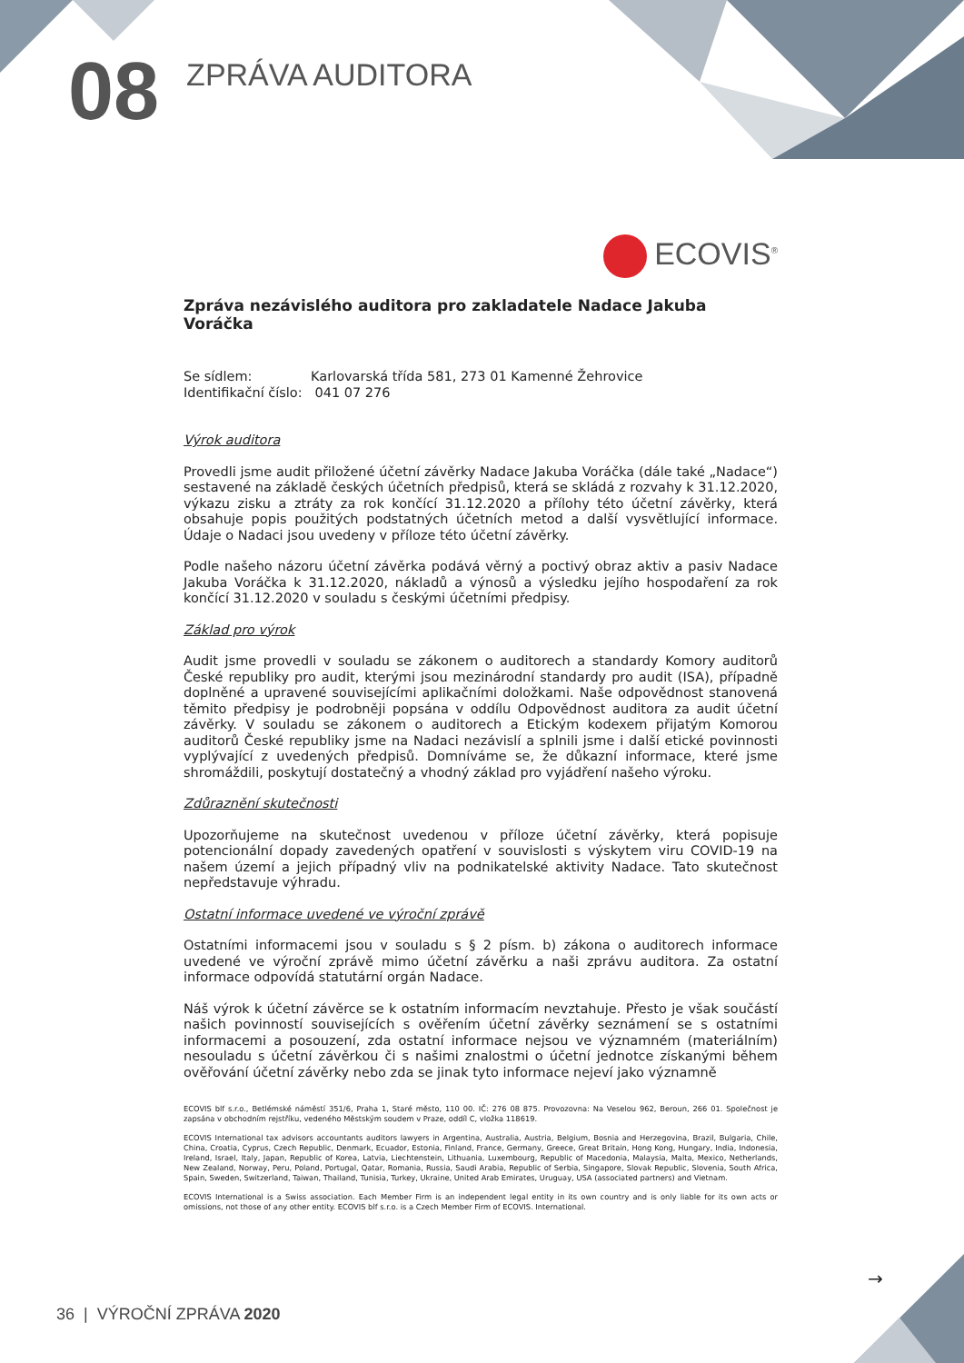08
ZPRÁVA AUDITORA
ECOVIS<sup>®</sup>
Zpráva nezávislého auditora pro zakladatele Nadace Jakuba Voráčka
Se sídlem: Karlovarská třída 581, 273 01 Kamenné Žehrovice
Identifikační číslo: 041 07 276
Výrok auditora
Provedli jsme audit přiložené účetní závěrky Nadace Jakuba Voráčka (dále také „Nadace“) sestavené na základě českých účetních předpisů, která se skládá z rozvahy k 31.12.2020, výkazu zisku a ztráty za rok končící 31.12.2020 a přílohy této účetní závěrky, která obsahuje popis použitých podstatných účetních metod a další vysvětlující informace. Údaje o Nadaci jsou uvedeny v příloze této účetní závěrky.
Podle našeho názoru účetní závěrka podává věrný a poctivý obraz aktiv a pasiv Nadace Jakuba Voráčka k 31.12.2020, nákladů a výnosů a výsledku jejího hospodaření za rok končící 31.12.2020 v souladu s českými účetními předpisy.
Základ pro výrok
Audit jsme provedli v souladu se zákonem o auditorech a standardy Komory auditorů České republiky pro audit, kterými jsou mezinárodní standardy pro audit (ISA), případně doplněné a upravené souvisejícími aplikačními doložkami. Naše odpovědnost stanovená těmito předpisy je podrobněji popsána v oddílu Odpovědnost auditora za audit účetní závěrky. V souladu se zákonem o auditorech a Etickým kodexem přijatým Komorou auditorů České republiky jsme na Nadaci nezávislí a splnili jsme i další etické povinnosti vyplývající z uvedených předpisů. Domníváme se, že důkazní informace, které jsme shromáždili, poskytují dostatečný a vhodný základ pro vyjádření našeho výroku.
Zdůraznění skutečnosti
Upozorňujeme na skutečnost uvedenou v příloze účetní závěrky, která popisuje potencionální dopady zavedených opatření v souvislosti s výskytem viru COVID-19 na našem území a jejich případný vliv na podnikatelské aktivity Nadace. Tato skutečnost nepředstavuje výhradu.
Ostatní informace uvedené ve výroční zprávě
Ostatními informacemi jsou v souladu s § 2 písm. b) zákona o auditorech informace uvedené ve výroční zprávě mimo účetní závěrku a naši zprávu auditora. Za ostatní informace odpovídá statutární orgán Nadace.
Náš výrok k účetní závěrce se k ostatním informacím nevztahuje. Přesto je však součástí našich povinností souvisejících s ověřením účetní závěrky seznámení se s ostatními informacemi a posouzení, zda ostatní informace nejsou ve významném (materiálním) nesouladu s účetní závěrkou či s našimi znalostmi o účetní jednotce získanými během ověřování účetní závěrky nebo zda se jinak tyto informace nejeví jako významně
ECOVIS blf s.r.o., Betlémské náměstí 351/6, Praha 1, Staré město, 110 00. IČ: 276 08 875. Provozovna: Na Veselou 962, Beroun, 266 01. Společnost je zapsána v obchodním rejstříku, vedeného Městským soudem v Praze, oddíl C, vložka 118619.
ECOVIS International tax advisors accountants auditors lawyers in Argentina, Australia, Austria, Belgium, Bosnia and Herzegovina, Brazil, Bulgaria, Chile, China, Croatia, Cyprus, Czech Republic, Denmark, Ecuador, Estonia, Finland, France, Germany, Greece, Great Britain, Hong Kong, Hungary, India, Indonesia, Ireland, Israel, Italy, Japan, Republic of Korea, Latvia, Liechtenstein, Lithuania, Luxembourg, Republic of Macedonia, Malaysia, Malta, Mexico, Netherlands, New Zealand, Norway, Peru, Poland, Portugal, Qatar, Romania, Russia, Saudi Arabia, Republic of Serbia, Singapore, Slovak Republic, Slovenia, South Africa, Spain, Sweden, Switzerland, Taiwan, Thailand, Tunisia, Turkey, Ukraine, United Arab Emirates, Uruguay, USA (associated partners) and Vietnam.
ECOVIS International is a Swiss association. Each Member Firm is an independent legal entity in its own country and is only liable for its own acts or omissions, not those of any other entity. ECOVIS blf s.r.o. is a Czech Member Firm of ECOVIS. International.
→
36 | VÝROČNÍ ZPRÁVA 2020